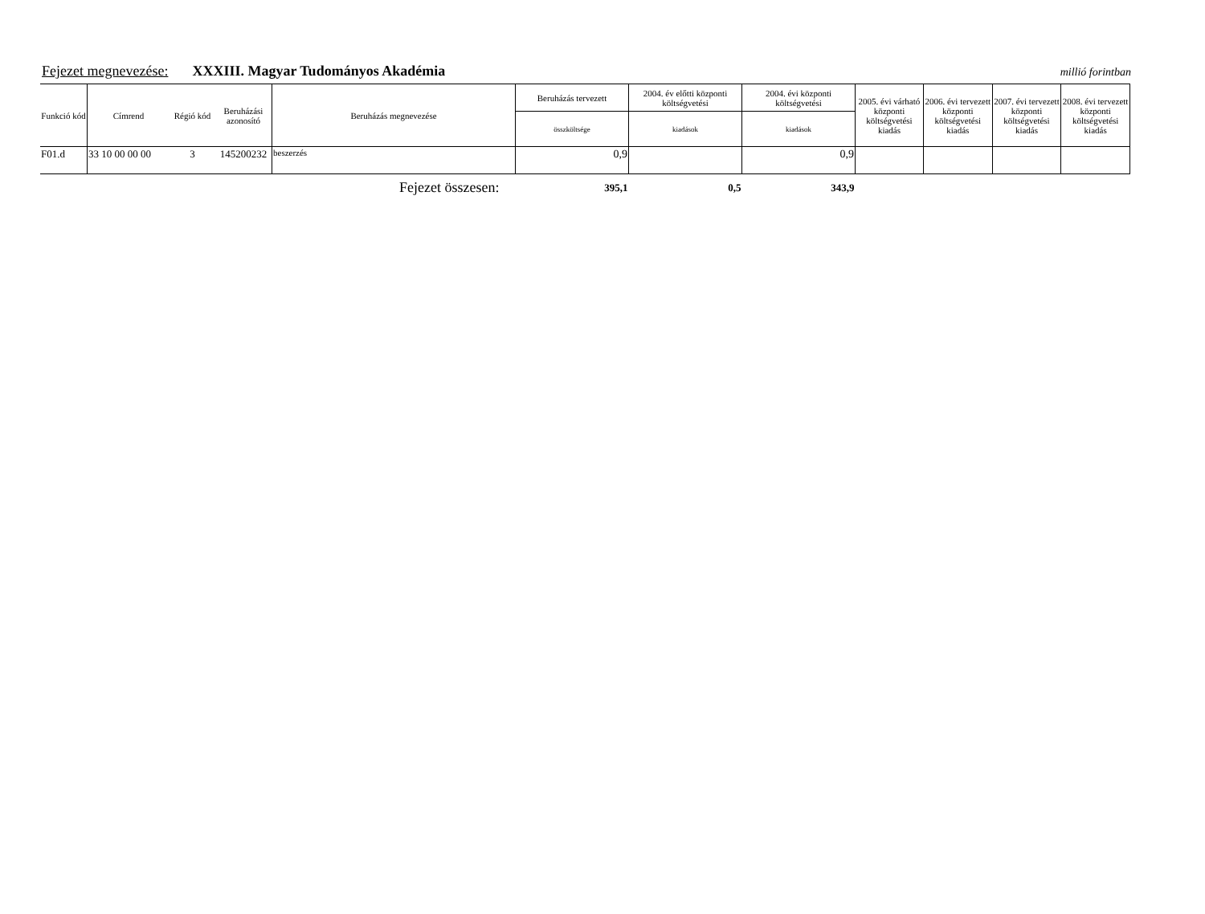Fejezet megnevezése: XXXIII. Magyar Tudományos Akadémia millió forintban
| Funkció kód | Címrend | Régió kód | Beruházási azonosító | Beruházás megnevezése | Beruházás tervezett | 2004. év előtti központi költségvetési | 2004. évi központi költségvetési | 2005. évi várható központi költségvetési kiadás | 2006. évi tervezett központi költségvetési kiadás | 2007. évi tervezett központi költségvetési kiadás | 2008. évi tervezett központi költségvetési kiadás |
| --- | --- | --- | --- | --- | --- | --- | --- | --- | --- | --- | --- |
| | | | | | összköltsége | kiadások | kiadások | | | | |
| F01.d | 33 10 00 00 00 | 3 | 145200232 | beszerzés | 0,9 | | 0,9 | | | | |
| Fejezet összesen: | | | | | 395,1 | 0,5 | 343,9 | | | | |